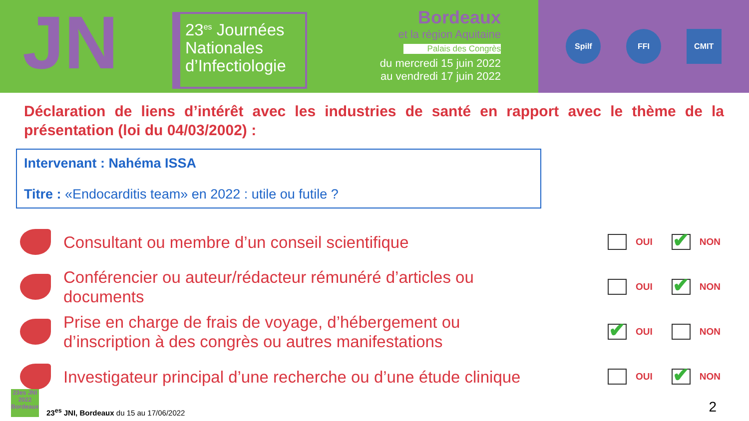JN
23<sup>es</sup> Journées Nationales d’Infectiologie
Bordeaux
et la région Aquitaine
Palais des Congrès
du mercredi 15 juin 2022
au vendredi 17 juin 2022
Spilf FFI CMIT
Déclaration de liens d’intérêt avec les industries de santé en rapport avec le thème de la présentation (loi du 04/03/2002) :
Intervenant : Nahéma ISSA
Titre : «Endocarditis team» en 2022 : utile ou futile ?
Consultant ou membre d’un conseil scientifique
OUI ✔ NON
Conférencier ou auteur/rédacteur rémunéré d’articles ou documents
OUI ✔ NON
Prise en charge de frais de voyage, d’hébergement ou d’inscription à des congrès ou autres manifestations
✔ OUI NON
Investigateur principal d’une recherche ou d’une étude clinique
OUI ✔ NON
23es JNI 2022 Bordeaux
23<sup>es</sup> JNI, Bordeaux du 15 au 17/06/2022
2